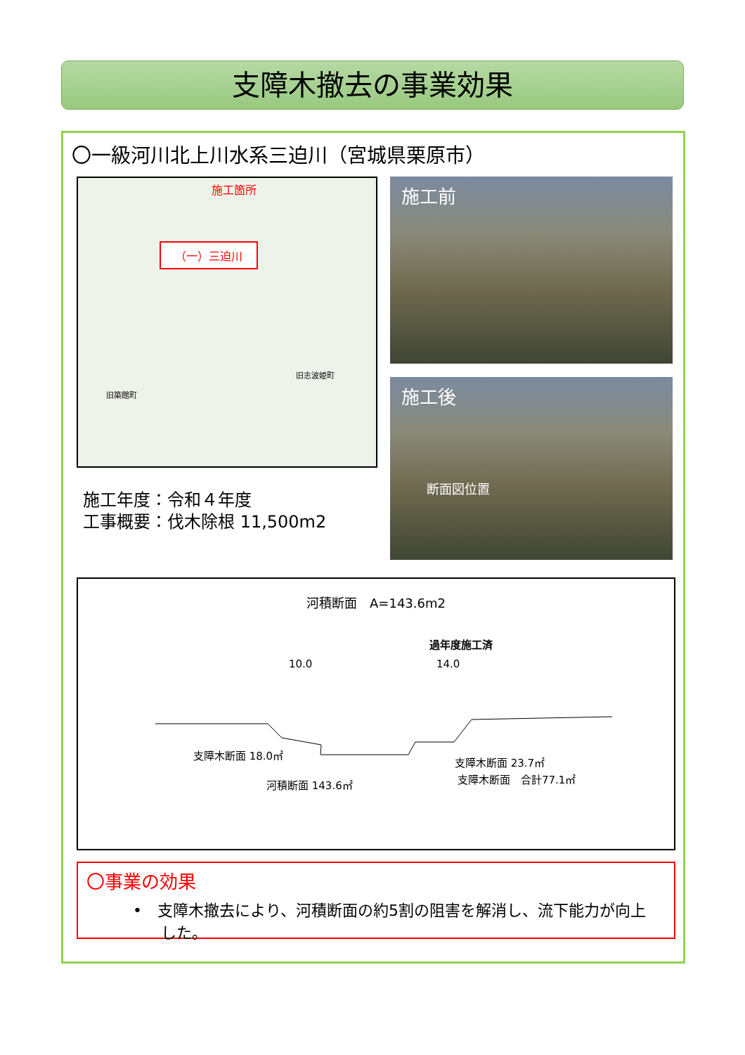支障木撤去の事業効果
〇一級河川北上川水系三迫川（宮城県栗原市）
施工箇所
（一）三迫川
旧築館町
旧志波姫町
施工前
施工後
断面図位置
施工年度：令和４年度
工事概要：伐木除根 11,500m2
河積断面　A=143.6m2
過年度施工済
10.0 14.0
支障木断面 18.0㎡
支障木断面 23.7㎡
支障木断面　合計77.1㎡
河積断面 143.6㎡
〇事業の効果
•　支障木撤去により、河積断面の約5割の阻害を解消し、流下能力が向上した。